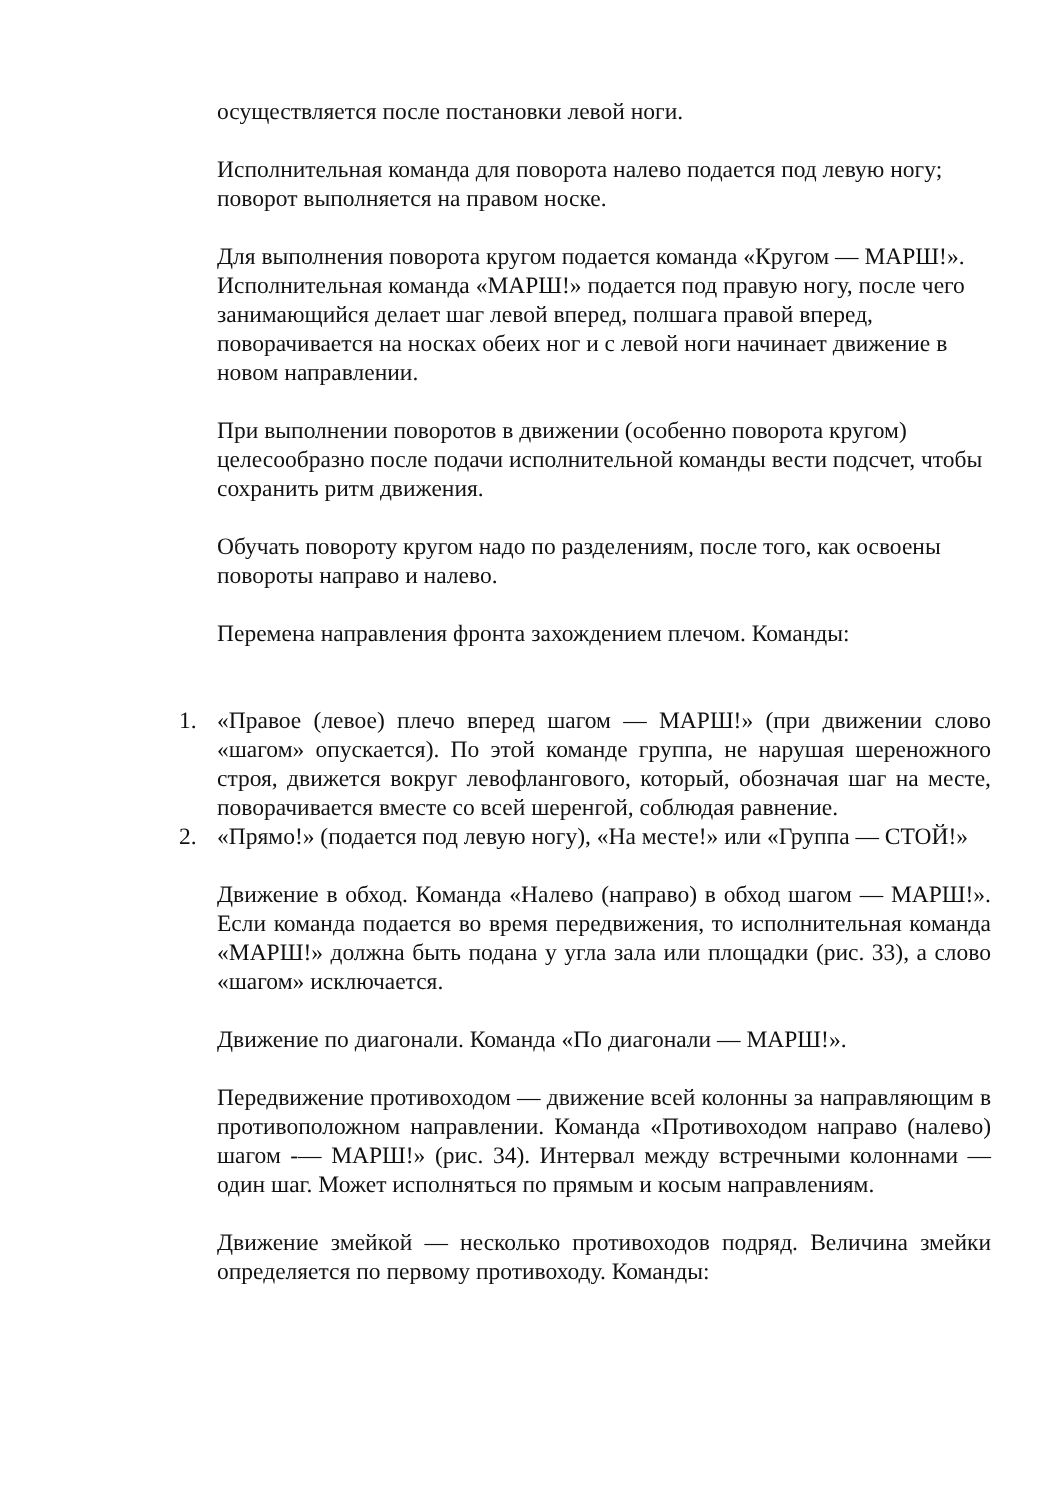осуществляется после постановки левой ноги.
Исполнительная команда для поворота налево подается под левую ногу; поворот выполняется на правом носке.
Для выполнения поворота кругом подается команда «Кругом — МАРШ!». Исполнительная команда «МАРШ!» подается под правую ногу, после чего занимающийся делает шаг левой вперед, полшага правой вперед, поворачивается на носках обеих ног и с левой ноги начинает движение в новом направлении.
При выполнении поворотов в движении (особенно поворота кругом) целесообразно после подачи исполнительной команды вести подсчет, чтобы сохранить ритм движения.
Обучать повороту кругом надо по разделениям, после того, как освоены повороты направо и налево.
Перемена направления фронта захождением плечом. Команды:
1. «Правое (левое) плечо вперед шагом — МАРШ!» (при движении слово «шагом» опускается). По этой команде группа, не нарушая шереножного строя, движется вокруг левофлангового, который, обозначая шаг на месте, поворачивается вместе со всей шеренгой, соблюдая равнение.
2. «Прямо!» (подается под левую ногу), «На месте!» или «Группа — СТОЙ!»
Движение в обход. Команда «Налево (направо) в обход шагом — МАРШ!». Если команда подается во время передвижения, то исполнительная команда «МАРШ!» должна быть подана у угла зала или площадки (рис. 33), а слово «шагом» исключается.
Движение по диагонали. Команда «По диагонали — МАРШ!».
Передвижение противоходом — движение всей колонны за направляющим в противоположном направлении. Команда «Противоходом направо (налево) шагом -— МАРШ!» (рис. 34). Интервал между встречными колоннами — один шаг. Может исполняться по прямым и косым направлениям.
Движение змейкой — несколько противоходов подряд. Величина змейки определяется по первому противоходу. Команды: